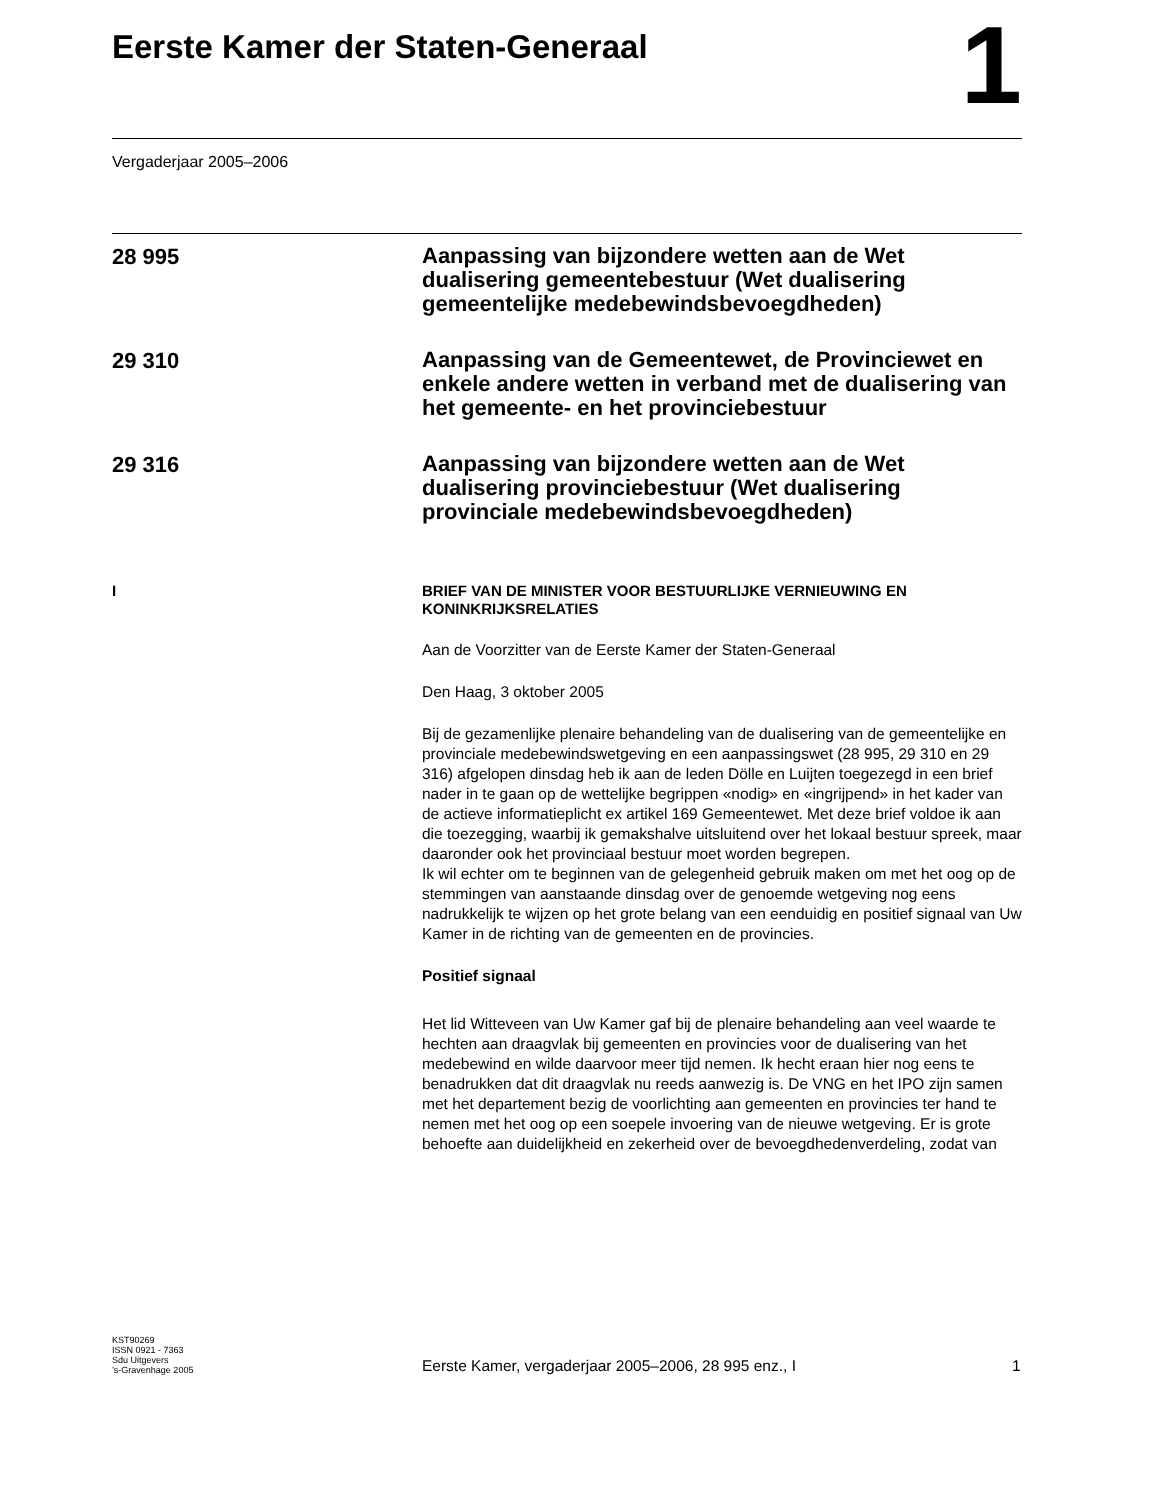Eerste Kamer der Staten-Generaal
1
Vergaderjaar 2005–2006
28 995
Aanpassing van bijzondere wetten aan de Wet dualisering gemeentebestuur (Wet dualisering gemeentelijke medebewindsbevoegdheden)
29 310
Aanpassing van de Gemeentewet, de Provinciewet en enkele andere wetten in verband met de dualisering van het gemeente- en het provinciebestuur
29 316
Aanpassing van bijzondere wetten aan de Wet dualisering provinciebestuur (Wet dualisering provinciale medebewindsbevoegdheden)
I BRIEF VAN DE MINISTER VOOR BESTUURLIJKE VERNIEUWING EN KONINKRIJKSRELATIES
Aan de Voorzitter van de Eerste Kamer der Staten-Generaal
Den Haag, 3 oktober 2005
Bij de gezamenlijke plenaire behandeling van de dualisering van de gemeentelijke en provinciale medebewindswetgeving en een aanpassingswet (28 995, 29 310 en 29 316) afgelopen dinsdag heb ik aan de leden Dölle en Luijten toegezegd in een brief nader in te gaan op de wettelijke begrippen «nodig» en «ingrijpend» in het kader van de actieve informatieplicht ex artikel 169 Gemeentewet. Met deze brief voldoe ik aan die toezegging, waarbij ik gemakshalve uitsluitend over het lokaal bestuur spreek, maar daaronder ook het provinciaal bestuur moet worden begrepen.
Ik wil echter om te beginnen van de gelegenheid gebruik maken om met het oog op de stemmingen van aanstaande dinsdag over de genoemde wetgeving nog eens nadrukkelijk te wijzen op het grote belang van een eenduidig en positief signaal van Uw Kamer in de richting van de gemeenten en de provincies.
Positief signaal
Het lid Witteveen van Uw Kamer gaf bij de plenaire behandeling aan veel waarde te hechten aan draagvlak bij gemeenten en provincies voor de dualisering van het medebewind en wilde daarvoor meer tijd nemen. Ik hecht eraan hier nog eens te benadrukken dat dit draagvlak nu reeds aanwezig is. De VNG en het IPO zijn samen met het departement bezig de voorlichting aan gemeenten en provincies ter hand te nemen met het oog op een soepele invoering van de nieuwe wetgeving. Er is grote behoefte aan duidelijkheid en zekerheid over de bevoegdhedenverdeling, zodat van
KST90269
ISSN 0921 - 7363
Sdu Uitgevers
’s-Gravenhage 2005
Eerste Kamer, vergaderjaar 2005–2006, 28 995 enz., I
1